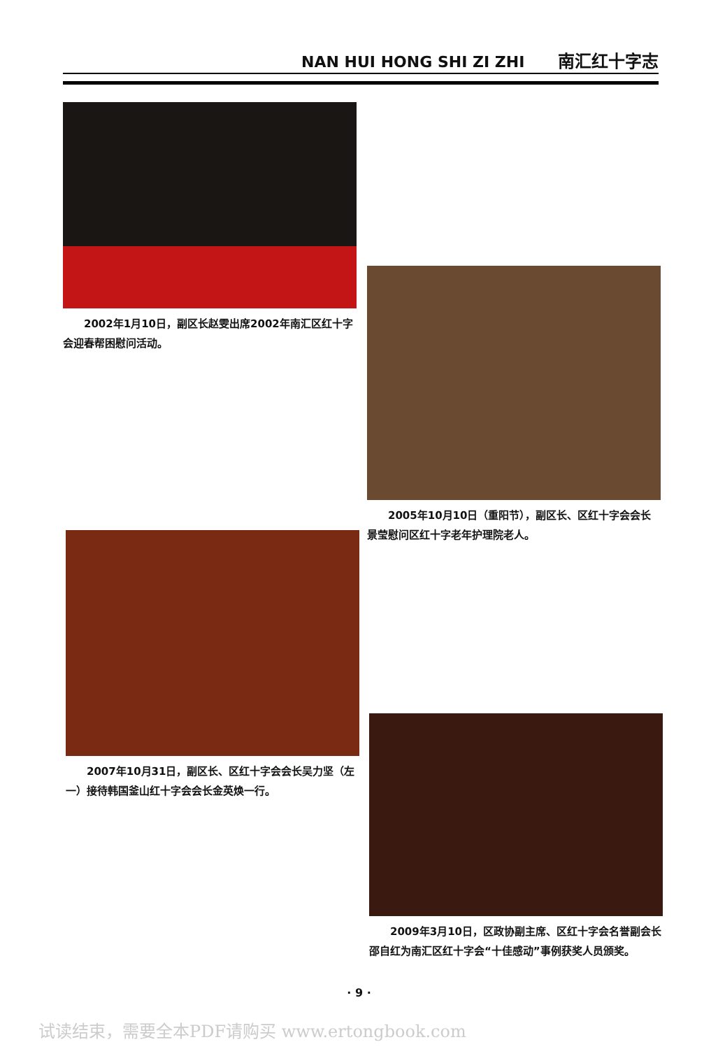NAN HUI HONG SHI ZI ZHI 南汇红十字志
2002年1月10日，副区长赵雯出席2002年南汇区红十字会迎春帮困慰问活动。
2005年10月10日（重阳节），副区长、区红十字会会长景莹慰问区红十字老年护理院老人。
2007年10月31日，副区长、区红十字会会长吴力坚（左一）接待韩国釜山红十字会会长金英焕一行。
2009年3月10日，区政协副主席、区红十字会名誉副会长邵自红为南汇区红十字会“十佳感动”事例获奖人员颁奖。
· 9 ·
试读结束，需要全本PDF请购买 www.ertongbook.com